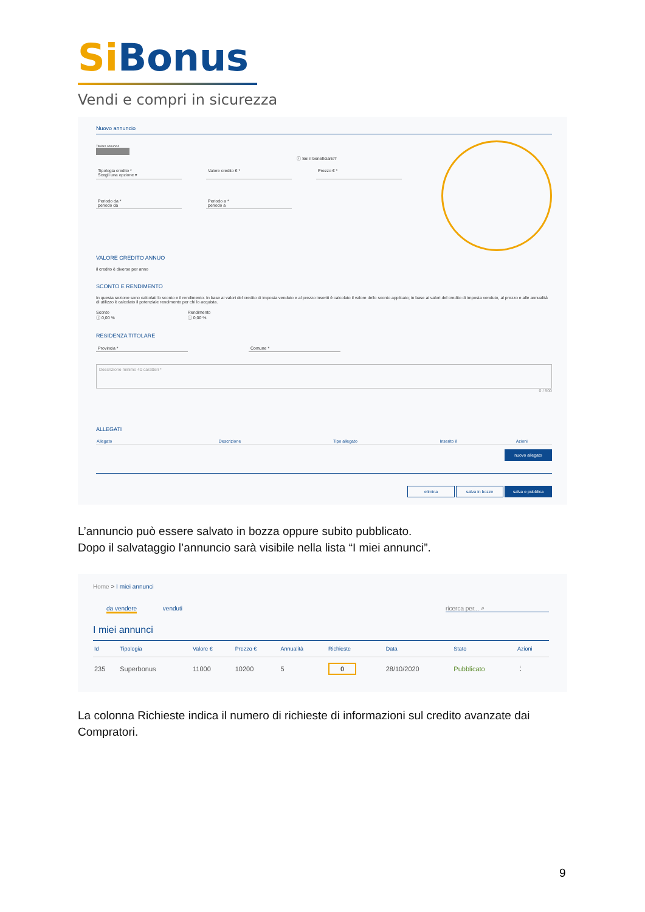Si Bonus
Vendi e compri in sicurezza
Nuovo annuncio
Titolare annuncio
ⓘ Sei il beneficiario?
Tipologia credito *
Scegli una opzione ▾
Valore credito € * Prezzo € *
Periodo da *
periodo da
Periodo a *
periodo a
VALORE CREDITO ANNUO
il credito è diverso per anno
SCONTO E RENDIMENTO
In questa sezione sono calcolati lo sconto e il rendimento. In base ai valori del credito di imposta venduto e al prezzo inseriti è calcolato il valore dello sconto applicato; in base ai valori del credito di imposta venduto, al prezzo e alle annualità di utilizzo è calcolato il potenziale rendimento per chi lo acquista.
Sconto
ⓘ 0,00 %
Rendimento
ⓘ 0,00 %
RESIDENZA TITOLARE
Provincia * Comune *
Descrizione minimo 40 caratteri *
0 / 500
ALLEGATI
| Allegato | Descrizione | Tipo allegato | Inserito il | Azioni |
| --- | --- | --- | --- | --- |
nuovo allegato
elimina salva in bozze salva e pubblica
L’annuncio può essere salvato in bozza oppure subito pubblicato.
Dopo il salvataggio l’annuncio sarà visibile nella lista “I miei annunci”.
Home > I miei annunci
da vendere venduti ricerca per... ⌕
I miei annunci
| Id | Tipologia | Valore € | Prezzo € | Annualità | Richieste | Data | Stato | Azioni |
| --- | --- | --- | --- | --- | --- | --- | --- | --- |
| 235 | Superbonus | 11000 | 10200 | 5 | 0 | 28/10/2020 | Pubblicato | ⋮ |
La colonna Richieste indica il numero di richieste di informazioni sul credito avanzate dai Compratori.
9